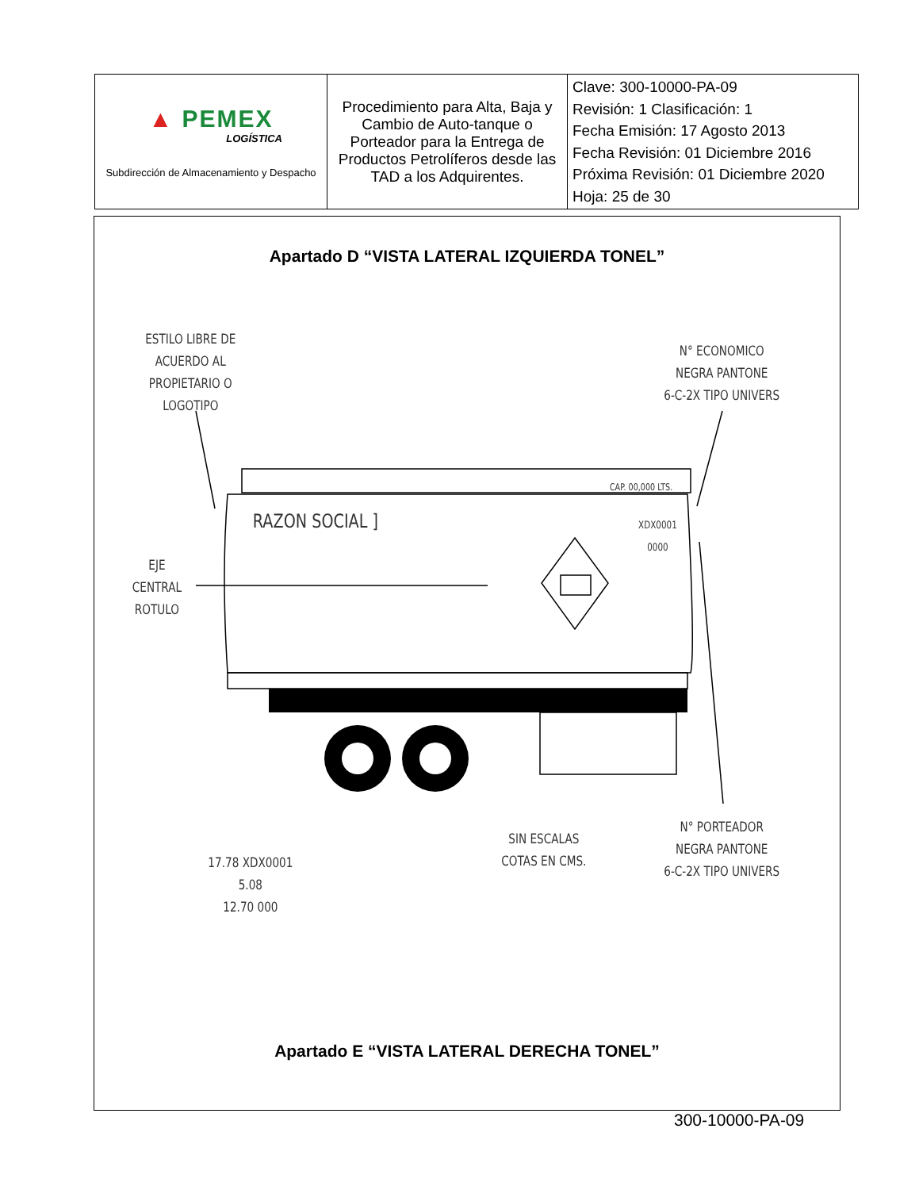| ▲ PEMEX LOGÍSTICA Subdirección de Almacenamiento y Despacho | Procedimiento para Alta, Baja y Cambio de Auto-tanque o Porteador para la Entrega de Productos Petrolíferos desde las TAD a los Adquirentes. | Clave: 300-10000-PA-09 Revisión: 1 Clasificación: 1 Fecha Emisión: 17 Agosto 2013 Fecha Revisión: 01 Diciembre 2016 Próxima Revisión: 01 Diciembre 2020 Hoja: 25 de 30 |
Apartado D “VISTA LATERAL IZQUIERDA TONEL”
ESTILO LIBRE DE
ACUERDO AL
PROPIETARIO O
LOGOTIPO
N° ECONOMICO
NEGRA PANTONE
6-C-2X TIPO UNIVERS
CAP. 00,000 LTS.
RAZON SOCIAL ]
XDX0001
0000
EJE
CENTRAL
ROTULO
SIN ESCALAS
COTAS EN CMS.
N° PORTEADOR
NEGRA PANTONE
6-C-2X TIPO UNIVERS
17.78 XDX0001
5.08
12.70 000
Apartado E “VISTA LATERAL DERECHA TONEL”
300-10000-PA-09